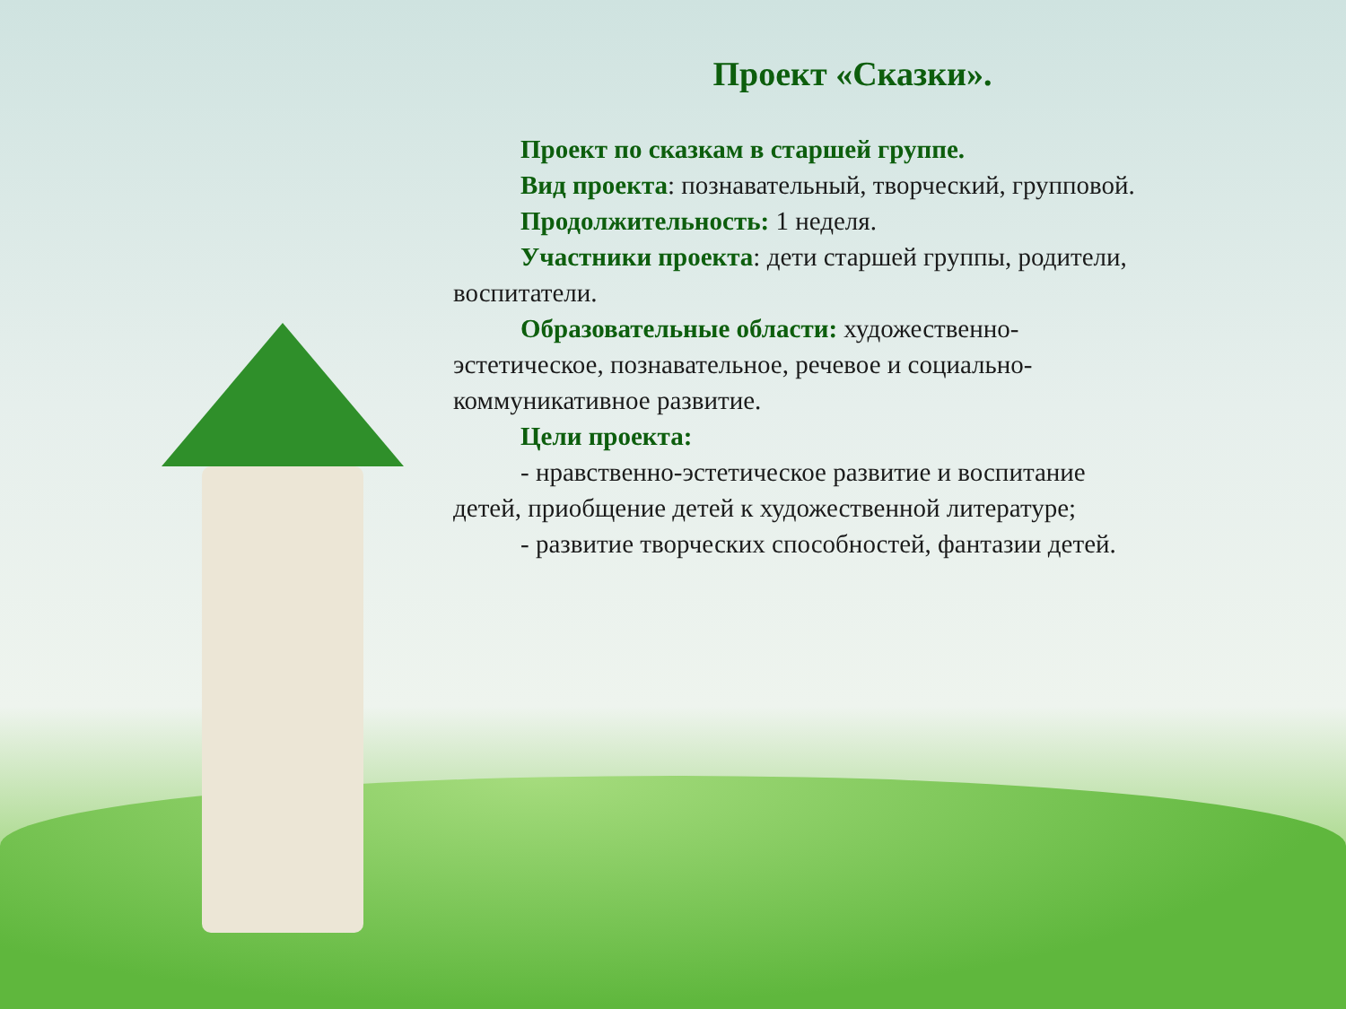Проект «Сказки».
Проект по сказкам в старшей группе.
Вид проекта: познавательный, творческий, групповой.
Продолжительность: 1 неделя.
Участники проекта: дети старшей группы, родители, воспитатели.
Образовательные области: художественно-эстетическое, познавательное, речевое и социально-коммуникативное развитие.
Цели проекта:
- нравственно-эстетическое развитие и воспитание детей, приобщение детей к художественной литературе;
- развитие творческих способностей, фантазии детей.